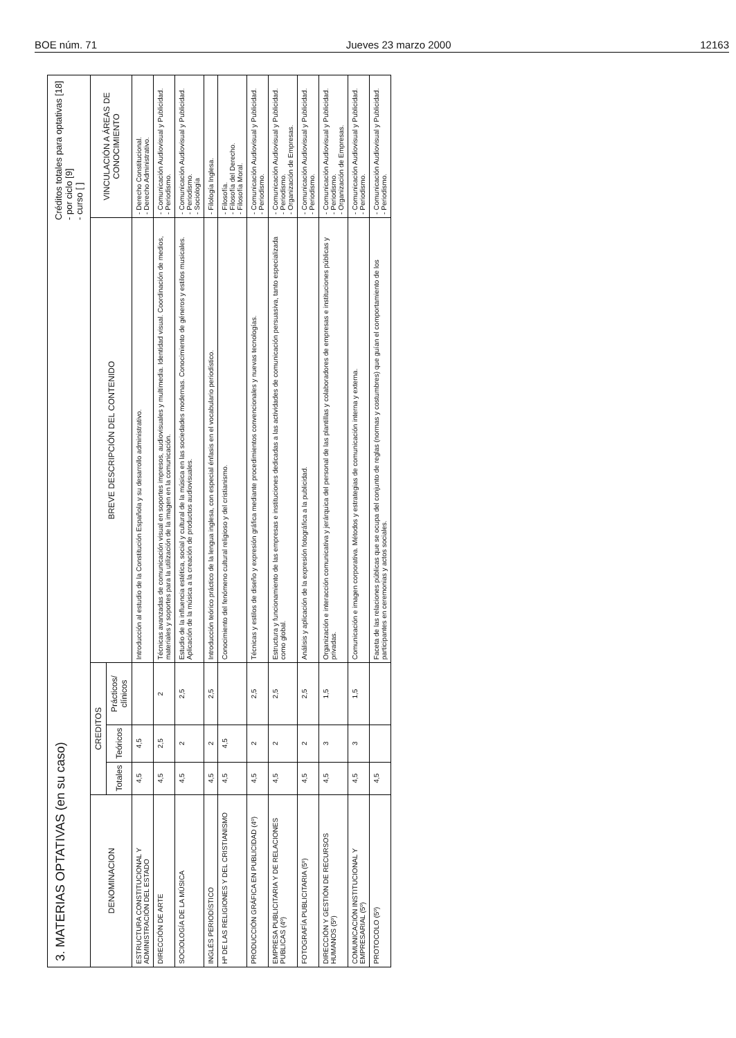BOE núm. 71 Jueves 23 marzo 2000 12163
3. MATERIAS OPTATIVAS (en su caso)
Créditos totales para optativas [18]
- por ciclo [9]
- curso [ ]
| DENOMINACION | CREDITOS | | | BREVE DESCRIPCIÓN DEL CONTENIDO | VINCULACIÓN A ÁREAS DE CONOCIMIENTO |
| --- | --- | --- | --- | --- | --- |
| | Totales | Teóricos | Prácticos/ clínicos | | |
| ESTRUCTURA CONSTITUCIONAL Y ADMINISTRACIÓN DEL ESTADO | 4,5 | 4,5 | | Introducción al estudio de la Constitución Española y su desarrollo administrativo. | - Derecho Constitucional. - Derecho Administrativo. |
| DIRECCIÓN DE ARTE | 4,5 | 2,5 | 2 | Técnicas avanzadas de comunicación visual en soportes impresos, audiovisuales y multimedia. Identidad visual. Coordinación de medios, materiales y soportes para la utilización de la imagen en la comunicación. | - Comunicación Audiovisual y Publicidad. - Periodismo. |
| SOCIOLOGÍA DE LA MÚSICA | 4,5 | 2 | 2,5 | Estudio de la influencia estética, social y cultural de la música en las sociedades modernas. Conocimiento de géneros y estilos musicales. Aplicación de la música a la creación de productos audiovisuales. | - Comunicación Audiovisual y Publicidad. - Periodismo. - Sociología |
| INGLÉS PERIODÍSTICO | 4,5 | 2 | 2,5 | Introducción teórico práctico de la lengua inglesa, con especial énfasis en el vocabulario periodístico. | - Filología Inglesa. |
| Hª DE LAS RELIGIONES Y DEL CRISTIANISMO | 4,5 | 4,5 | | Conocimiento del fenómeno cultural religioso y del cristianismo. | - Filosofía. - Filosofía del Derecho. - Filosofía Moral. |
| PRODUCCIÓN GRÁFICA EN PUBLICIDAD (4º) | 4,5 | 2 | 2,5 | Técnicas y estilos de diseño y expresión gráfica mediante procedimientos convencionales y nuevas tecnologías. | - Comunicación Audiovisual y Publicidad. - Periodismo. |
| EMPRESA PUBLICITARIA Y DE RELACIONES PUBLICAS (4º) | 4,5 | 2 | 2,5 | Estructura y funcionamiento de las empresas e instituciones dedicadas a las actividades de comunicación persuasiva, tanto especializada como global. | - Comunicación Audiovisual y Publicidad. - Periodismo. - Organización de Empresas. |
| FOTOGRAFÍA PUBLICITARIA (5º) | 4,5 | 2 | 2,5 | Análisis y aplicación de la expresión fotográfica a la publicidad. | - Comunicación Audiovisual y Publicidad. - Periodismo. |
| DIRECCIÓN Y GESTIÓN DE RECURSOS HUMANOS (5º) | 4,5 | 3 | 1,5 | Organización e interacción comunicativa y jerárquica del personal de las plantillas y colaboradores de empresas e instituciones públicas y privadas. | - Comunicación Audiovisual y Publicidad. - Periodismo. - Organización de Empresas. |
| COMUNICACIÓN INSTITUCIONAL Y EMPRESARIAL (5º) | 4,5 | 3 | 1,5 | Comunicación e imagen corporativa. Métodos y estrategias de comunicación interna y externa. | - Comunicación Audiovisual y Publicidad. - Periodismo. |
| PROTOCOLO (5º) | 4,5 | | | Faceta de las relaciones públicas que se ocupa del conjunto de reglas (normas y costumbres) que guían el comportamiento de los participantes en ceremonias y actos sociales. | - Comunicación Audiovisual y Publicidad. - Periodismo. |